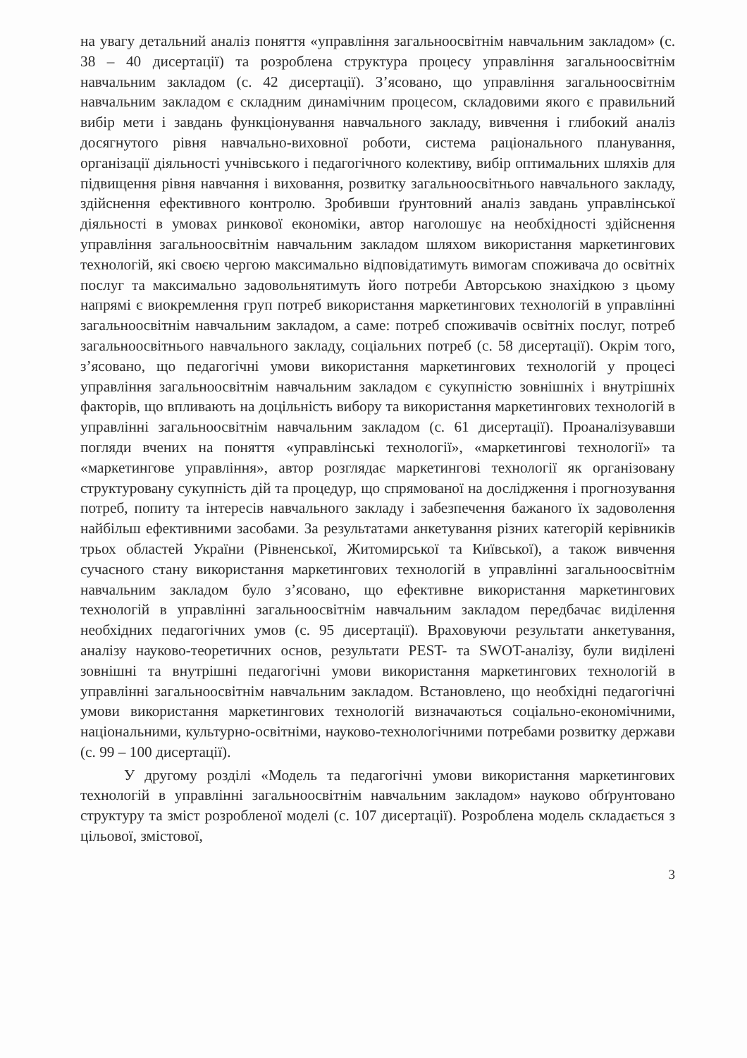на увагу детальний аналіз поняття «управління загальноосвітнім навчальним закладом» (с. 38 – 40 дисертації) та розроблена структура процесу управління загальноосвітнім навчальним закладом (с. 42 дисертації). З’ясовано, що управління загальноосвітнім навчальним закладом є складним динамічним процесом, складовими якого є правильний вибір мети і завдань функціонування навчального закладу, вивчення і глибокий аналіз досягнутого рівня навчально-виховної роботи, система раціонального планування, організації діяльності учнівського і педагогічного колективу, вибір оптимальних шляхів для підвищення рівня навчання і виховання, розвитку загальноосвітнього навчального закладу, здійснення ефективного контролю. Зробивши ґрунтовний аналіз завдань управлінської діяльності в умовах ринкової економіки, автор наголошує на необхідності здійснення управління загальноосвітнім навчальним закладом шляхом використання маркетингових технологій, які своєю чергою максимально відповідатимуть вимогам споживача до освітніх послуг та максимально задовольнятимуть його потреби Авторською знахідкою з цьому напрямі є виокремлення груп потреб використання маркетингових технологій в управлінні загальноосвітнім навчальним закладом, а саме: потреб споживачів освітніх послуг, потреб загальноосвітнього навчального закладу, соціальних потреб (с. 58 дисертації). Окрім того, з’ясовано, що педагогічні умови використання маркетингових технологій у процесі управління загальноосвітнім навчальним закладом є сукупністю зовнішніх і внутрішніх факторів, що впливають на доцільність вибору та використання маркетингових технологій в управлінні загальноосвітнім навчальним закладом (с. 61 дисертації). Проаналізувавши погляди вчених на поняття «управлінські технології», «маркетингові технології» та «маркетингове управління», автор розглядає маркетингові технології як організовану структуровану сукупність дій та процедур, що спрямованої на дослідження і прогнозування потреб, попиту та інтересів навчального закладу і забезпечення бажаного їх задоволення найбільш ефективними засобами. За результатами анкетування різних категорій керівників трьох областей України (Рівненської, Житомирської та Київської), а також вивчення сучасного стану використання маркетингових технологій в управлінні загальноосвітнім навчальним закладом було з’ясовано, що ефективне використання маркетингових технологій в управлінні загальноосвітнім навчальним закладом передбачає виділення необхідних педагогічних умов (с. 95 дисертації). Враховуючи результати анкетування, аналізу науково-теоретичних основ, результати PEST- та SWOT-аналізу, були виділені зовнішні та внутрішні педагогічні умови використання маркетингових технологій в управлінні загальноосвітнім навчальним закладом. Встановлено, що необхідні педагогічні умови використання маркетингових технологій визначаються соціально-економічними, національними, культурно-освітніми, науково-технологічними потребами розвитку держави (с. 99 – 100 дисертації).
У другому розділі «Модель та педагогічні умови використання маркетингових технологій в управлінні загальноосвітнім навчальним закладом» науково обґрунтовано структуру та зміст розробленої моделі (с. 107 дисертації). Розроблена модель складається з цільової, змістової,
3